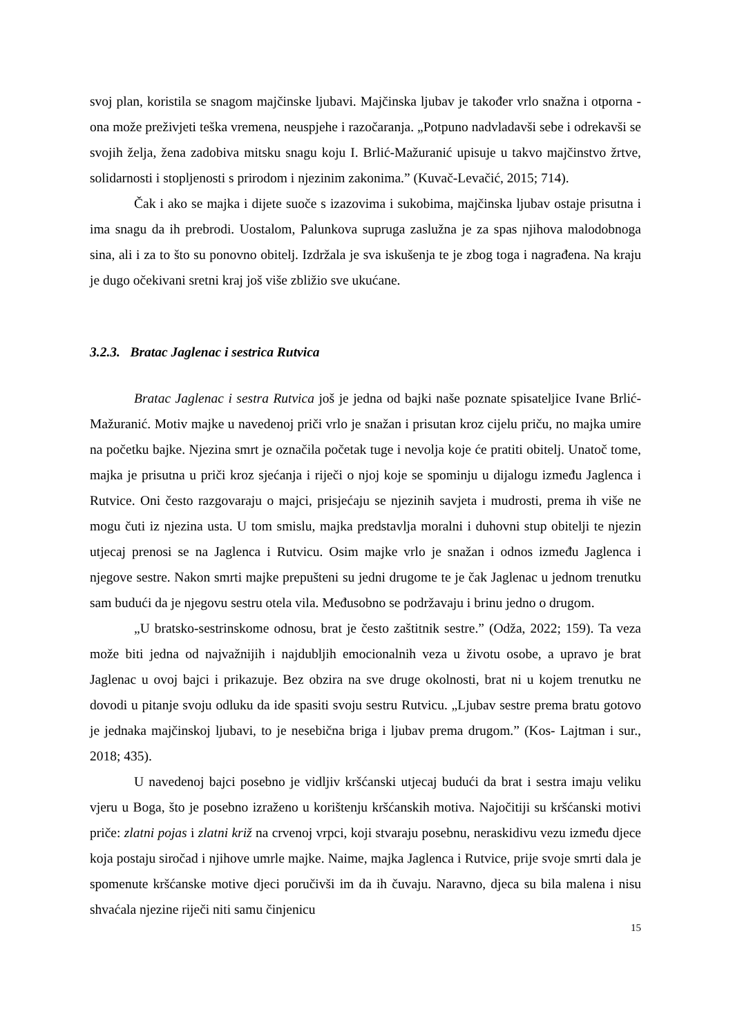svoj plan, koristila se snagom majčinske ljubavi. Majčinska ljubav je također vrlo snažna i otporna - ona može preživjeti teška vremena, neuspjehe i razočaranja. „Potpuno nadvladavši sebe i odrekavši se svojih želja, žena zadobiva mitsku snagu koju I. Brlić-Mažuranić upisuje u takvo majčinstvo žrtve, solidarnosti i stopljenosti s prirodom i njezinim zakonima.” (Kuvač-Levačić, 2015; 714).
Čak i ako se majka i dijete suoče s izazovima i sukobima, majčinska ljubav ostaje prisutna i ima snagu da ih prebrodi. Uostalom, Palunkova supruga zaslužna je za spas njihova malodobnoga sina, ali i za to što su ponovno obitelj. Izdržala je sva iskušenja te je zbog toga i nagrađena. Na kraju je dugo očekivani sretni kraj još više zbližio sve ukućane.
3.2.3. Bratac Jaglenac i sestrica Rutvica
Bratac Jaglenac i sestra Rutvica još je jedna od bajki naše poznate spisateljice Ivane Brlić-Mažuranić. Motiv majke u navedenoj priči vrlo je snažan i prisutan kroz cijelu priču, no majka umire na početku bajke. Njezina smrt je označila početak tuge i nevolja koje će pratiti obitelj. Unatoč tome, majka je prisutna u priči kroz sjećanja i riječi o njoj koje se spominju u dijalogu između Jaglenca i Rutvice. Oni često razgovaraju o majci, prisjećaju se njezinih savjeta i mudrosti, prema ih više ne mogu čuti iz njezina usta. U tom smislu, majka predstavlja moralni i duhovni stup obitelji te njezin utjecaj prenosi se na Jaglenca i Rutvicu. Osim majke vrlo je snažan i odnos između Jaglenca i njegove sestre. Nakon smrti majke prepušteni su jedni drugome te je čak Jaglenac u jednom trenutku sam budući da je njegovu sestru otela vila. Međusobno se podržavaju i brinu jedno o drugom.
„U bratsko-sestrinskome odnosu, brat je često zaštitnik sestre.” (Odža, 2022; 159). Ta veza može biti jedna od najvažnijih i najdubljih emocionalnih veza u životu osobe, a upravo je brat Jaglenac u ovoj bajci i prikazuje. Bez obzira na sve druge okolnosti, brat ni u kojem trenutku ne dovodi u pitanje svoju odluku da ide spasiti svoju sestru Rutvicu. „Ljubav sestre prema bratu gotovo je jednaka majčinskoj ljubavi, to je nesebična briga i ljubav prema drugom.” (Kos- Lajtman i sur., 2018; 435).
U navedenoj bajci posebno je vidljiv kršćanski utjecaj budući da brat i sestra imaju veliku vjeru u Boga, što je posebno izraženo u korištenju kršćanskih motiva. Najočitiji su kršćanski motivi priče: zlatni pojas i zlatni križ na crvenoj vrpci, koji stvaraju posebnu, neraskidivu vezu između djece koja postaju siročad i njihove umrle majke. Naime, majka Jaglenca i Rutvice, prije svoje smrti dala je spomenute kršćanske motive djeci poručivši im da ih čuvaju. Naravno, djeca su bila malena i nisu shvaćala njezine riječi niti samu činjenicu
15